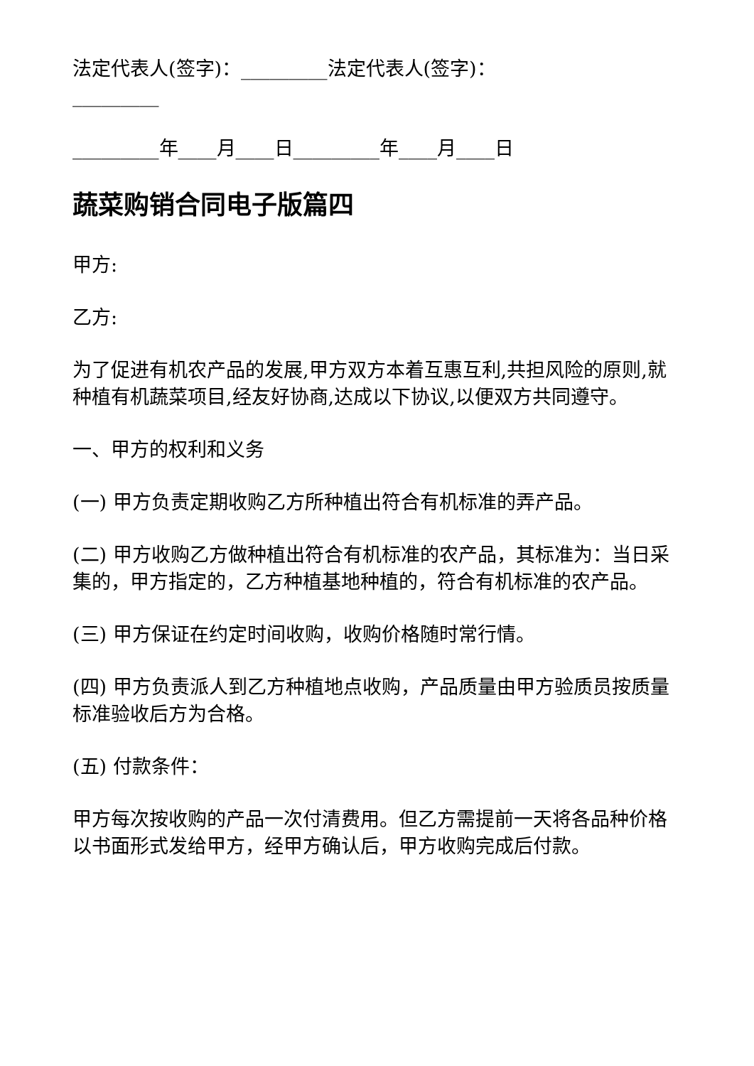法定代表人(签字)：_________法定代表人(签字)：_________
_________年____月____日_________年____月____日
蔬菜购销合同电子版篇四
甲方:
乙方:
为了促进有机农产品的发展,甲方双方本着互惠互利,共担风险的原则,就种植有机蔬菜项目,经友好协商,达成以下协议,以便双方共同遵守。
一、甲方的权利和义务
(一) 甲方负责定期收购乙方所种植出符合有机标准的弄产品。
(二) 甲方收购乙方做种植出符合有机标准的农产品，其标准为：当日采集的，甲方指定的，乙方种植基地种植的，符合有机标准的农产品。
(三) 甲方保证在约定时间收购，收购价格随时常行情。
(四) 甲方负责派人到乙方种植地点收购，产品质量由甲方验质员按质量标准验收后方为合格。
(五) 付款条件：
甲方每次按收购的产品一次付清费用。但乙方需提前一天将各品种价格以书面形式发给甲方，经甲方确认后，甲方收购完成后付款。